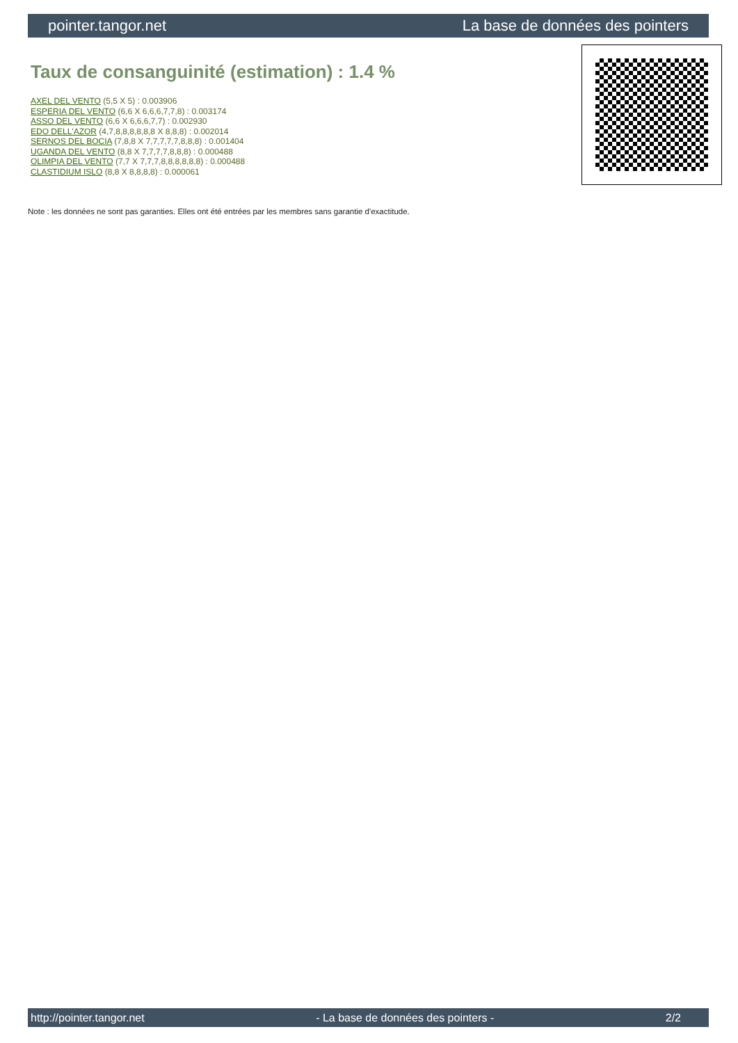pointer.tangor.net La base de données des pointers
Taux de consanguinité (estimation) : 1.4 %
AXEL DEL VENTO (5,5 X 5) : 0.003906
ESPERIA DEL VENTO (6,6 X 6,6,6,7,7,8) : 0.003174
ASSO DEL VENTO (6,6 X 6,6,6,7,7) : 0.002930
EDO DELL'AZOR (4,7,8,8,8,8,8,8 X 8,8,8) : 0.002014
SERNOS DEL BOCIA (7,8,8 X 7,7,7,7,7,8,8,8) : 0.001404
UGANDA DEL VENTO (8,8 X 7,7,7,7,8,8,8) : 0.000488
OLIMPIA DEL VENTO (7,7 X 7,7,7,8,8,8,8,8,8) : 0.000488
CLASTIDIUM ISLO (8,8 X 8,8,8,8) : 0.000061
Note : les données ne sont pas garanties. Elles ont été entrées par les membres sans garantie d'exactitude.
http://pointer.tangor.net - La base de données des pointers - 2/2